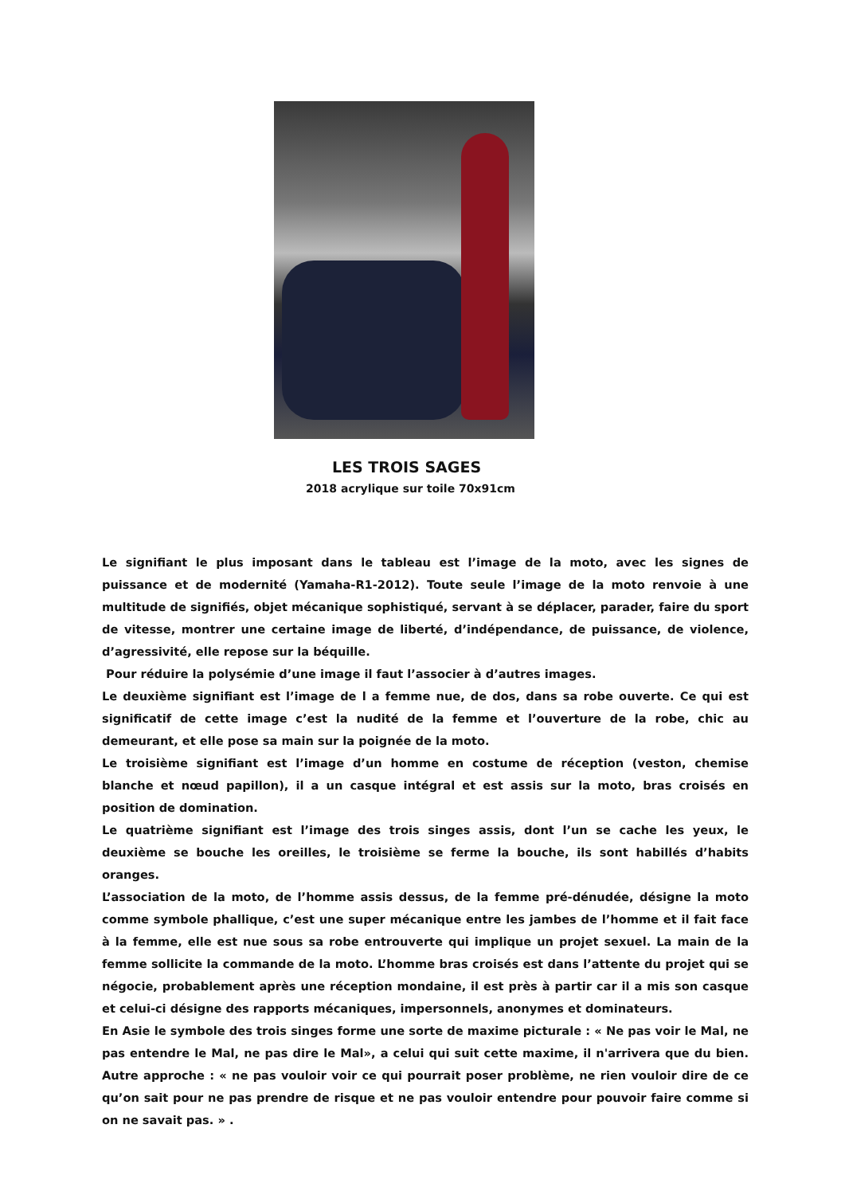LES TROIS SAGES
2018 acrylique sur toile 70x91cm
Le signifiant le plus imposant dans le tableau est l’image de la moto, avec les signes de puissance et de modernité (Yamaha-R1-2012). Toute seule l’image de la moto renvoie à une multitude de signifiés, objet mécanique sophistiqué, servant à se déplacer, parader, faire du sport de vitesse, montrer une certaine image de liberté, d’indépendance, de puissance, de violence, d’agressivité, elle repose sur la béquille.
Pour réduire la polysémie d’une image il faut l’associer à d’autres images.
Le deuxième signifiant est l’image de l a femme nue, de dos, dans sa robe ouverte. Ce qui est significatif de cette image c’est la nudité de la femme et l’ouverture de la robe, chic au demeurant, et elle pose sa main sur la poignée de la moto.
Le troisième signifiant est l’image d’un homme en costume de réception (veston, chemise blanche et nœud papillon), il a un casque intégral et est assis sur la moto, bras croisés en position de domination.
Le quatrième signifiant est l’image des trois singes assis, dont l’un se cache les yeux, le deuxième se bouche les oreilles, le troisième se ferme la bouche, ils sont habillés d’habits oranges.
L’association de la moto, de l’homme assis dessus, de la femme pré-dénudée, désigne la moto comme symbole phallique, c’est une super mécanique entre les jambes de l’homme et il fait face à la femme, elle est nue sous sa robe entrouverte qui implique un projet sexuel. La main de la femme sollicite la commande de la moto. L’homme bras croisés est dans l’attente du projet qui se négocie, probablement après une réception mondaine, il est près à partir car il a mis son casque et celui-ci désigne des rapports mécaniques, impersonnels, anonymes et dominateurs.
En Asie le symbole des trois singes forme une sorte de maxime picturale : « Ne pas voir le Mal, ne pas entendre le Mal, ne pas dire le Mal», a celui qui suit cette maxime, il n'arrivera que du bien. Autre approche : « ne pas vouloir voir ce qui pourrait poser problème, ne rien vouloir dire de ce qu’on sait pour ne pas prendre de risque et ne pas vouloir entendre pour pouvoir faire comme si on ne savait pas. » .